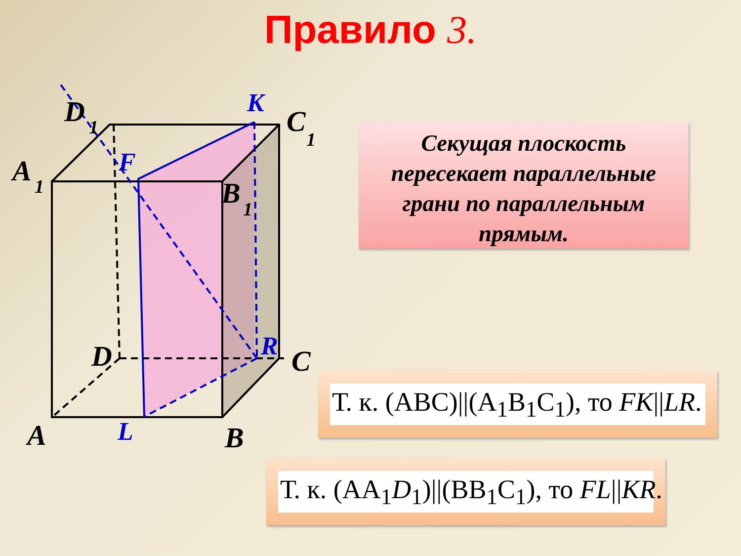Правило 3.
D
1
A
1
C
1
B
1
D
C
A
B
K
F
R
L
Секущая плоскость
пересекает параллельные
грани по параллельным
прямым.
Т. к. (ABC)||(A<sub>1</sub>B<sub>1</sub>C<sub>1</sub>), то FK||LR.
Т. к. (AA<sub>1</sub>D<sub>1</sub>)||(BB<sub>1</sub>C<sub>1</sub>), то FL||KR.